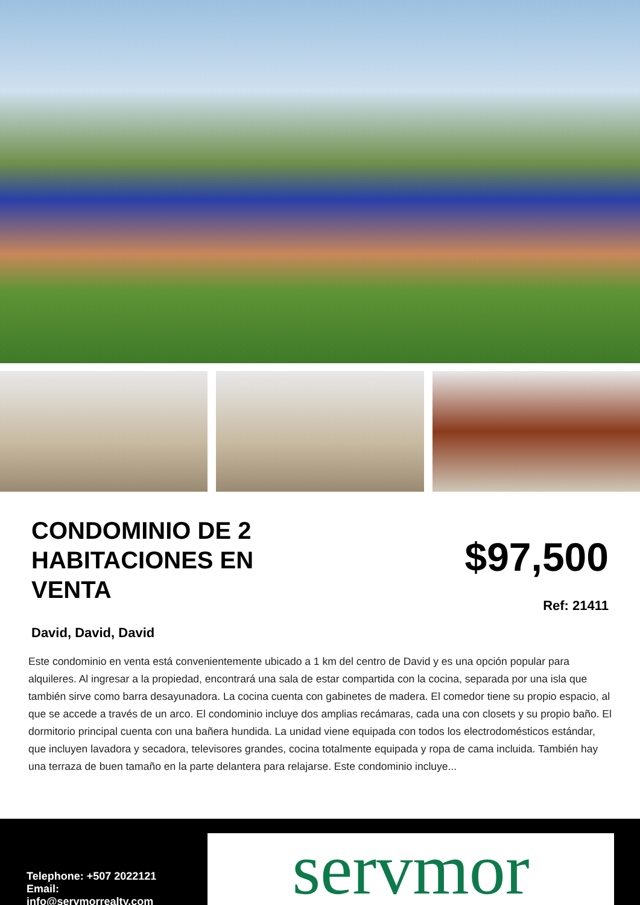CONDOMINIO DE 2 HABITACIONES EN VENTA
David, David, David
$97,500
Ref: 21411
Este condominio en venta está convenientemente ubicado a 1 km del centro de David y es una opción popular para alquileres. Al ingresar a la propiedad, encontrará una sala de estar compartida con la cocina, separada por una isla que también sirve como barra desayunadora. La cocina cuenta con gabinetes de madera. El comedor tiene su propio espacio, al que se accede a través de un arco. El condominio incluye dos amplias recámaras, cada una con closets y su propio baño. El dormitorio principal cuenta con una bañera hundida. La unidad viene equipada con todos los electrodomésticos estándar, que incluyen lavadora y secadora, televisores grandes, cocina totalmente equipada y ropa de cama incluida. También hay una terraza de buen tamaño en la parte delantera para relajarse. Este condominio incluye...
Telephone: +507 2022121
Email:
info@servmorrealty.com
servmor